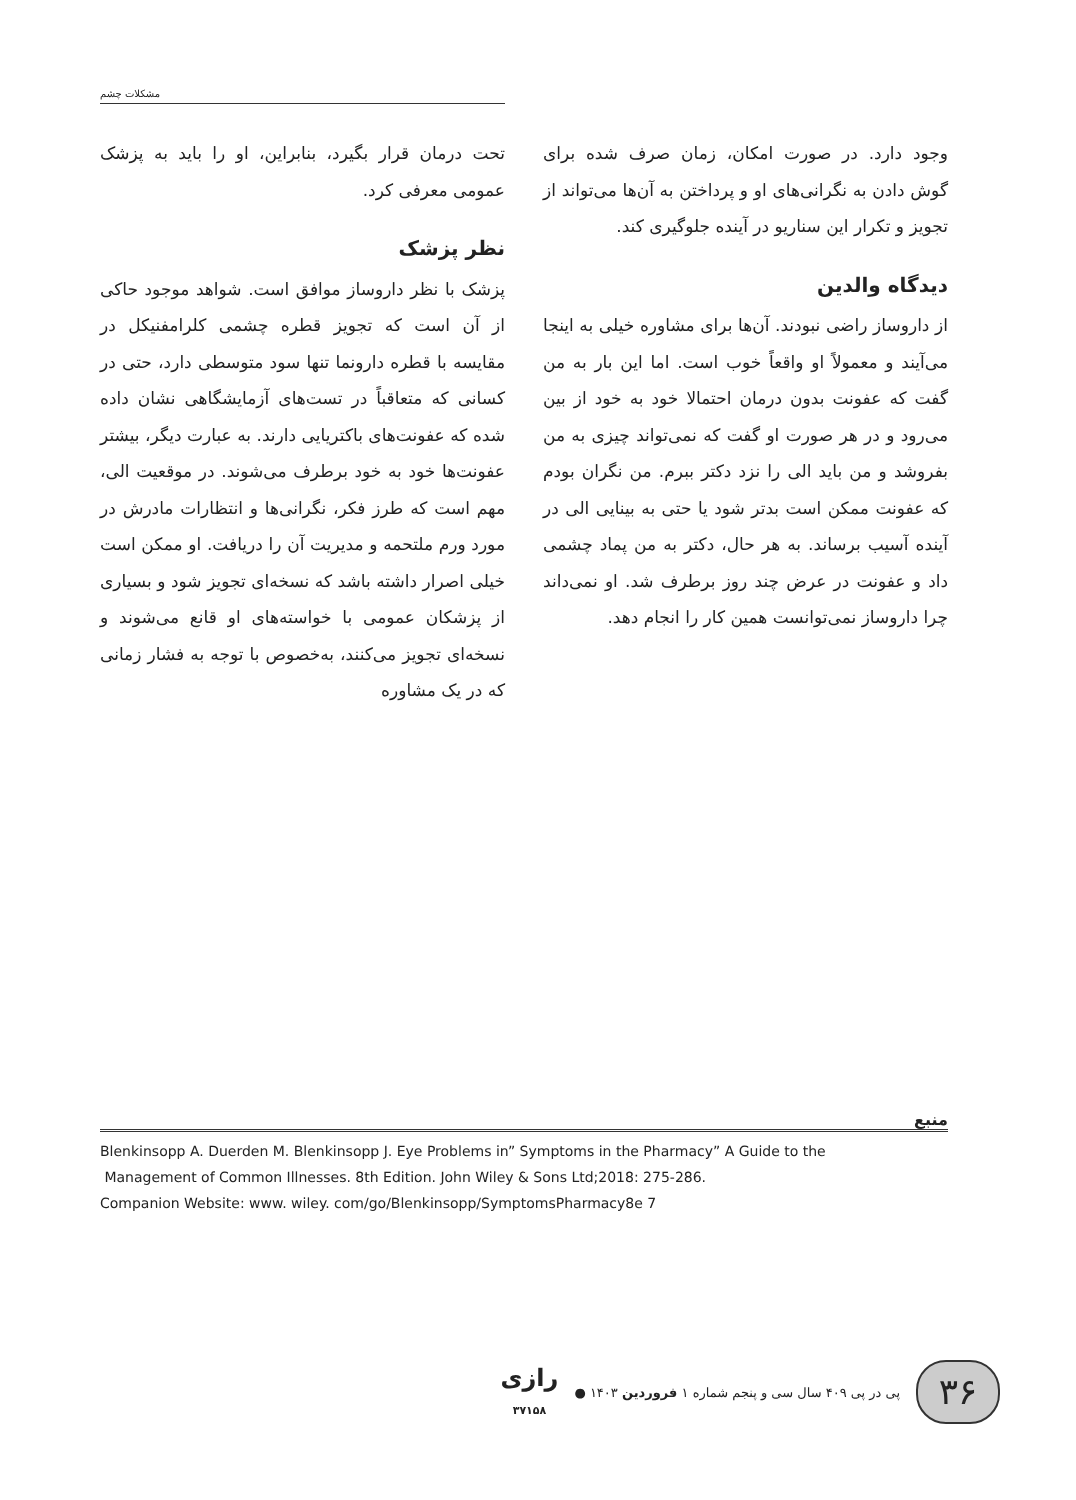مشکلات چشم
تحت درمان قرار بگیرد، بنابراین، او را باید به پزشک عمومی معرفی کرد.
نظر پزشک
پزشک با نظر داروساز موافق است. شواهد موجود حاکی از آن است که تجویز قطره چشمی کلرامفنیکل در مقایسه با قطره دارونما تنها سود متوسطی دارد، حتی در کسانی که متعاقباً در تست‌های آزمایشگاهی نشان داده شده که عفونت‌های باکتریایی دارند. به عبارت دیگر، بیشتر عفونت‌ها خود به خود برطرف می‌شوند. در موقعیت الی، مهم است که طرز فکر، نگرانی‌ها و انتظارات مادرش در مورد ورم ملتحمه و مدیریت آن را دریافت. او ممکن است خیلی اصرار داشته باشد که نسخه‌ای تجویز شود و بسیاری از پزشکان عمومی با خواسته‌های او قانع می‌شوند و نسخه‌ای تجویز می‌کنند، به‌خصوص با توجه به فشار زمانی که در یک مشاوره
وجود دارد. در صورت امکان، زمان صرف شده برای گوش دادن به نگرانی‌های او و پرداختن به آن‌ها می‌تواند از تجویز و تکرار این سناریو در آینده جلوگیری کند.
دیدگاه والدین
از داروساز راضی نبودند. آن‌ها برای مشاوره خیلی به اینجا می‌آیند و معمولاً او واقعاً خوب است. اما این بار به من گفت که عفونت بدون درمان احتمالا خود به خود از بین می‌رود و در هر صورت او گفت که نمی‌تواند چیزی به من بفروشد و من باید الی را نزد دکتر ببرم. من نگران بودم که عفونت ممکن است بدتر شود یا حتی به بینایی الی در آینده آسیب برساند. به هر حال، دکتر به من پماد چشمی داد و عفونت در عرض چند روز برطرف شد. او نمی‌داند چرا داروساز نمی‌توانست همین کار را انجام دهد.
منبع
Blenkinsopp A. Duerden M. Blenkinsopp J. Eye Problems in” Symptoms in the Pharmacy” A Guide to the
Management of Common Illnesses. 8th Edition. John Wiley & Sons Ltd;2018: 275-286.
Companion Website: www. wiley. com/go/Blenkinsopp/SymptomsPharmacy8e 7
۳۶
پی در پی ۴۰۹ سال سی و پنجم شماره ۱ فروردین ۱۴۰۳ ●
رازی
۳۷۱۵۸